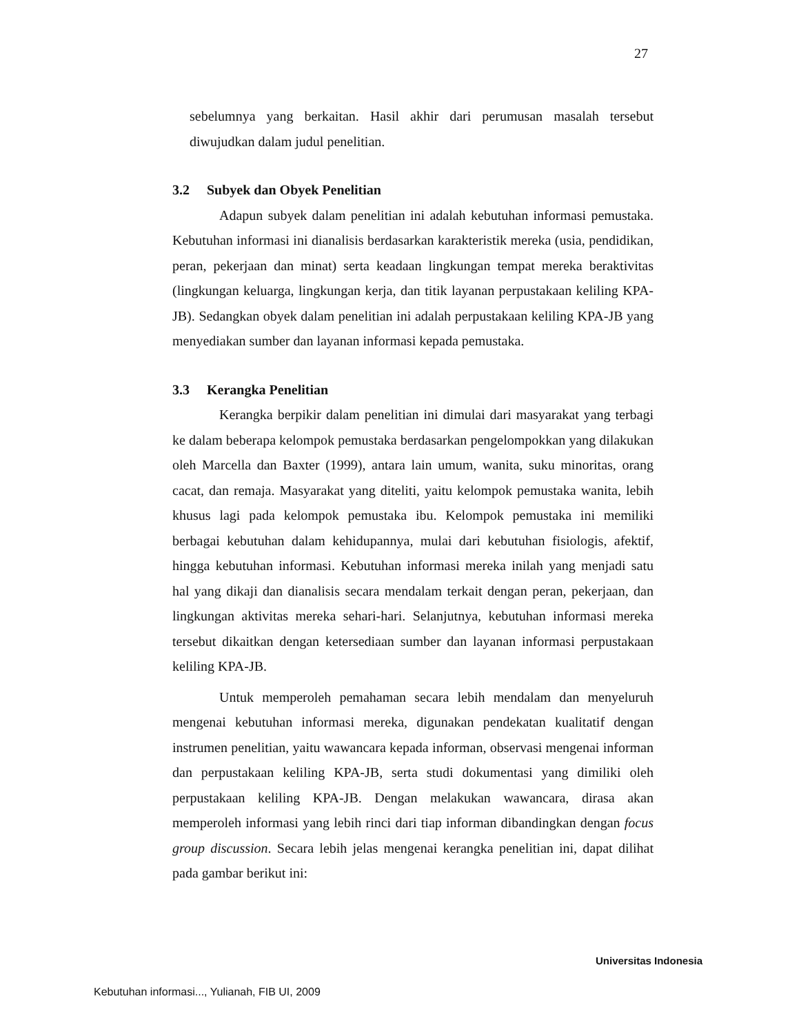27
sebelumnya yang berkaitan. Hasil akhir dari perumusan masalah tersebut diwujudkan dalam judul penelitian.
3.2 Subyek dan Obyek Penelitian
Adapun subyek dalam penelitian ini adalah kebutuhan informasi pemustaka. Kebutuhan informasi ini dianalisis berdasarkan karakteristik mereka (usia, pendidikan, peran, pekerjaan dan minat) serta keadaan lingkungan tempat mereka beraktivitas (lingkungan keluarga, lingkungan kerja, dan titik layanan perpustakaan keliling KPA-JB). Sedangkan obyek dalam penelitian ini adalah perpustakaan keliling KPA-JB yang menyediakan sumber dan layanan informasi kepada pemustaka.
3.3 Kerangka Penelitian
Kerangka berpikir dalam penelitian ini dimulai dari masyarakat yang terbagi ke dalam beberapa kelompok pemustaka berdasarkan pengelompokkan yang dilakukan oleh Marcella dan Baxter (1999), antara lain umum, wanita, suku minoritas, orang cacat, dan remaja. Masyarakat yang diteliti, yaitu kelompok pemustaka wanita, lebih khusus lagi pada kelompok pemustaka ibu. Kelompok pemustaka ini memiliki berbagai kebutuhan dalam kehidupannya, mulai dari kebutuhan fisiologis, afektif, hingga kebutuhan informasi. Kebutuhan informasi mereka inilah yang menjadi satu hal yang dikaji dan dianalisis secara mendalam terkait dengan peran, pekerjaan, dan lingkungan aktivitas mereka sehari-hari. Selanjutnya, kebutuhan informasi mereka tersebut dikaitkan dengan ketersediaan sumber dan layanan informasi perpustakaan keliling KPA-JB.
Untuk memperoleh pemahaman secara lebih mendalam dan menyeluruh mengenai kebutuhan informasi mereka, digunakan pendekatan kualitatif dengan instrumen penelitian, yaitu wawancara kepada informan, observasi mengenai informan dan perpustakaan keliling KPA-JB, serta studi dokumentasi yang dimiliki oleh perpustakaan keliling KPA-JB. Dengan melakukan wawancara, dirasa akan memperoleh informasi yang lebih rinci dari tiap informan dibandingkan dengan focus group discussion. Secara lebih jelas mengenai kerangka penelitian ini, dapat dilihat pada gambar berikut ini:
Universitas Indonesia
Kebutuhan informasi..., Yulianah, FIB UI, 2009